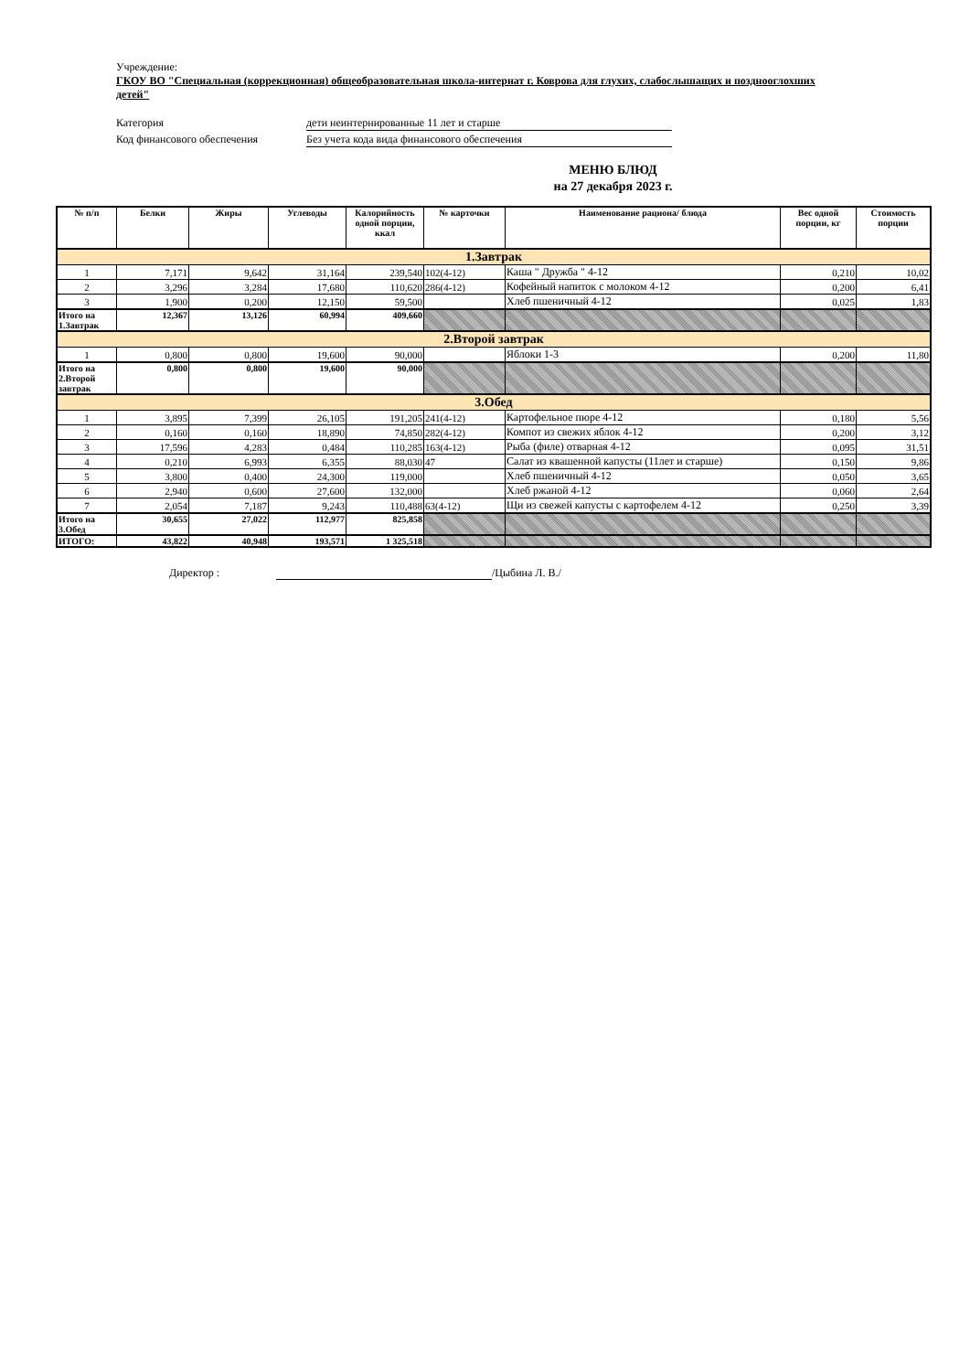Учреждение:
ГКОУ ВО "Специальная (коррекционная) общеобразовательная школа-интернат г. Коврова для глухих, слабослышащих и позднооглохших детей"
Категория дети неинтернированные 11 лет и старше
Код финансового обеспечения Без учета кода вида финансового обеспечения
МЕНЮ БЛЮД
на 27 декабря 2023 г.
| № п/п | Белки | Жиры | Углеводы | Калорийность одной порции, ккал | № карточки | Наименование рациона/ блюда | Вес одной порции, кг | Стоимость порции |
| --- | --- | --- | --- | --- | --- | --- | --- | --- |
| 1.Завтрак | | | | | | | | |
| 1 | 7,171 | 9,642 | 31,164 | 239,540 | 102(4-12) | Каша " Дружба " 4-12 | 0,210 | 10,02 |
| 2 | 3,296 | 3,284 | 17,680 | 110,620 | 286(4-12) | Кофейный напиток с молоком 4-12 | 0,200 | 6,41 |
| 3 | 1,900 | 0,200 | 12,150 | 59,500 | | Хлеб пшеничный 4-12 | 0,025 | 1,83 |
| Итого на 1.Завтрак | 12,367 | 13,126 | 60,994 | 409,660 | | | | |
| 2.Второй завтрак | | | | | | | | |
| 1 | 0,800 | 0,800 | 19,600 | 90,000 | | Яблоки 1-3 | 0,200 | 11,80 |
| Итого на 2.Второй завтрак | 0,800 | 0,800 | 19,600 | 90,000 | | | | |
| 3.Обед | | | | | | | | |
| 1 | 3,895 | 7,399 | 26,105 | 191,205 | 241(4-12) | Картофельное пюре 4-12 | 0,180 | 5,56 |
| 2 | 0,160 | 0,160 | 18,890 | 74,850 | 282(4-12) | Компот из свежих яблок 4-12 | 0,200 | 3,12 |
| 3 | 17,596 | 4,283 | 0,484 | 110,285 | 163(4-12) | Рыба (филе) отварная 4-12 | 0,095 | 31,51 |
| 4 | 0,210 | 6,993 | 6,355 | 88,030 | 47 | Салат из квашенной капусты (11лет и старше) | 0,150 | 9,86 |
| 5 | 3,800 | 0,400 | 24,300 | 119,000 | | Хлеб пшеничный 4-12 | 0,050 | 3,65 |
| 6 | 2,940 | 0,600 | 27,600 | 132,000 | | Хлеб ржаной 4-12 | 0,060 | 2,64 |
| 7 | 2,054 | 7,187 | 9,243 | 110,488 | 63(4-12) | Щи из свежей капусты с картофелем 4-12 | 0,250 | 3,39 |
| Итого на 3.Обед | 30,655 | 27,022 | 112,977 | 825,858 | | | | |
| ИТОГО: | 43,822 | 40,948 | 193,571 | 1 325,518 | | | | |
Директор : /Цыбина Л. В./